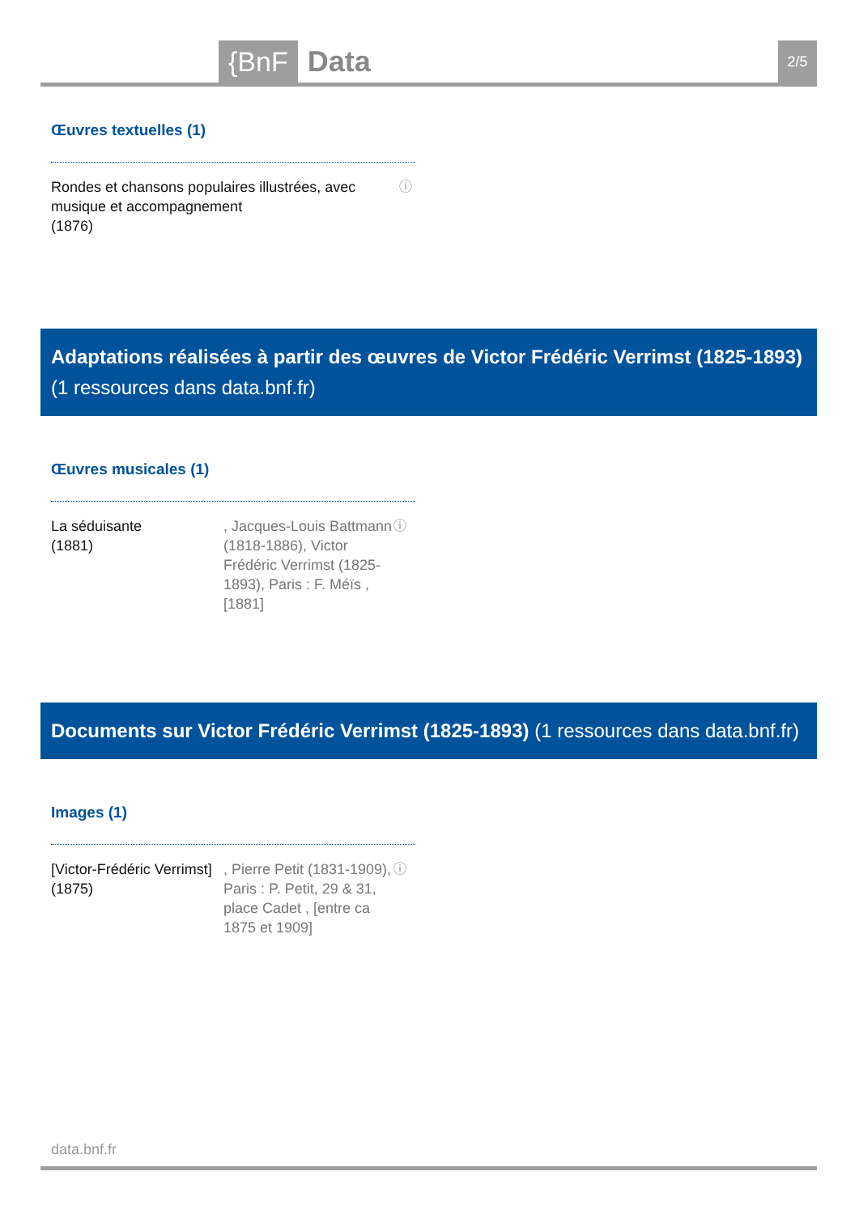{BnF Data 2/5
Œuvres textuelles (1)
Rondes et chansons populaires illustrées, avec musique et accompagnement
(1876)
ⓘ
Adaptations réalisées à partir des œuvres de Victor Frédéric Verrimst (1825-1893) (1 ressources dans data.bnf.fr)
Œuvres musicales (1)
La séduisante
(1881)
, Jacques-Louis Battmann (1818-1886), Victor Frédéric Verrimst (1825-1893), Paris : F. Méïs , [1881]
ⓘ
Documents sur Victor Frédéric Verrimst (1825-1893) (1 ressources dans data.bnf.fr)
Images (1)
[Victor-Frédéric Verrimst]
(1875)
, Pierre Petit (1831-1909), Paris : P. Petit, 29 & 31, place Cadet , [entre ca 1875 et 1909]
ⓘ
data.bnf.fr